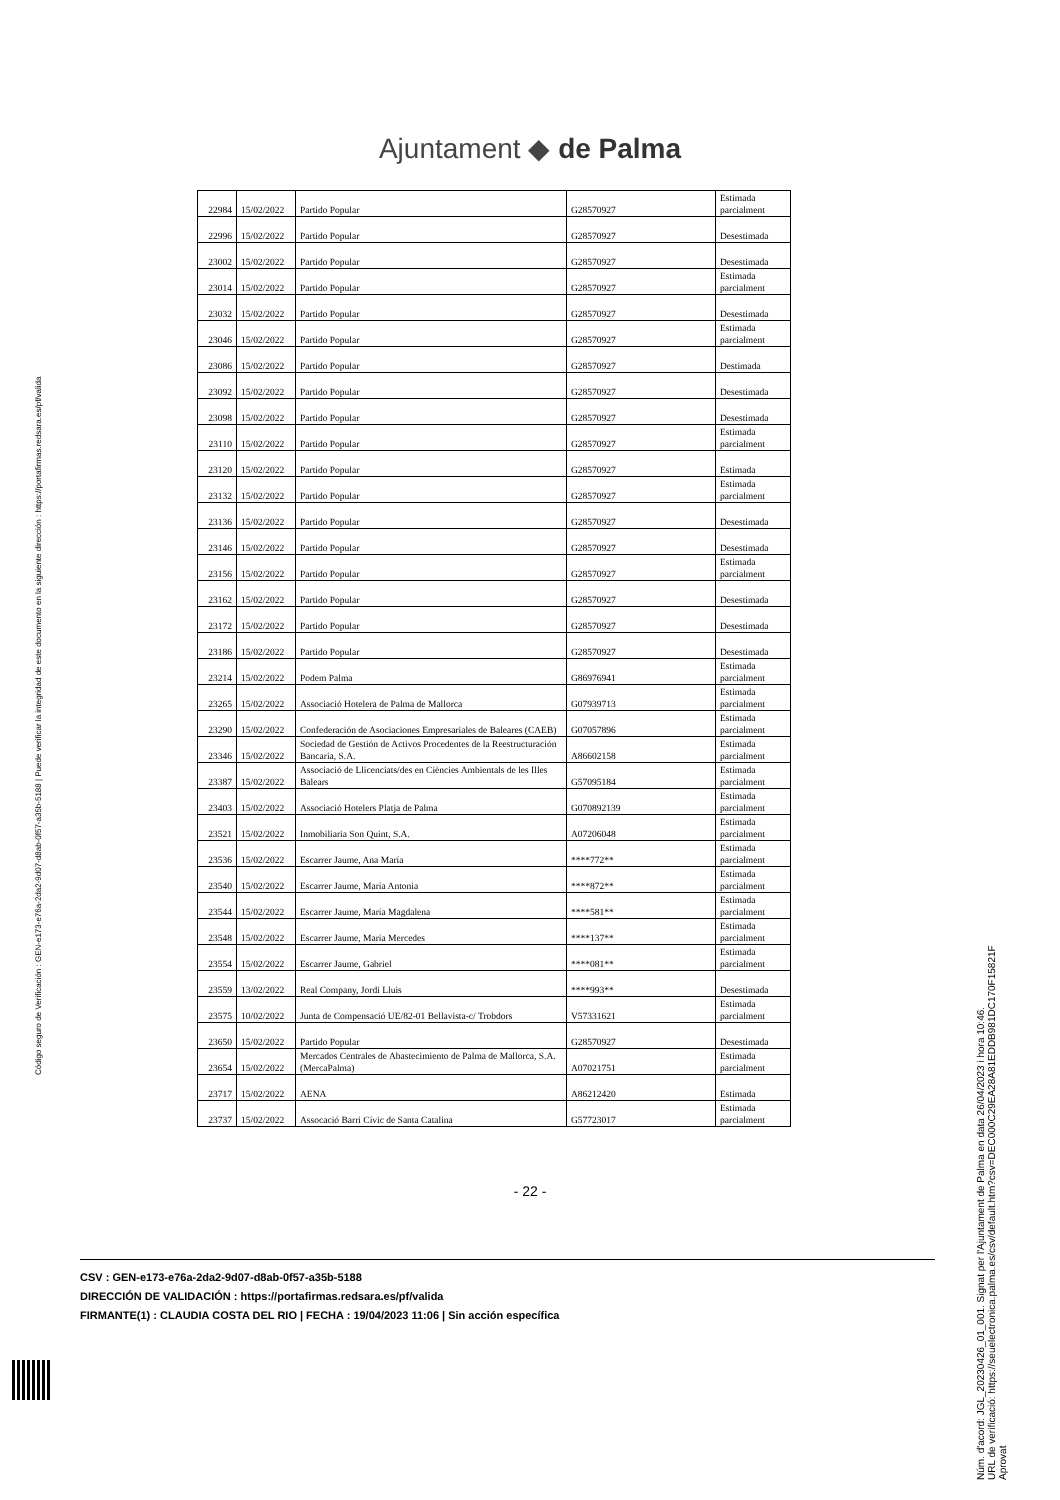Ajuntament ◆ de Palma
| 22984 | 15/02/2022 | Partido Popular | G28570927 | Estimada parcialment |
| 22996 | 15/02/2022 | Partido Popular | G28570927 | Desestimada |
| 23002 | 15/02/2022 | Partido Popular | G28570927 | Desestimada |
| 23014 | 15/02/2022 | Partido Popular | G28570927 | Estimada parcialment |
| 23032 | 15/02/2022 | Partido Popular | G28570927 | Desestimada |
| 23046 | 15/02/2022 | Partido Popular | G28570927 | Estimada parcialment |
| 23086 | 15/02/2022 | Partido Popular | G28570927 | Destimada |
| 23092 | 15/02/2022 | Partido Popular | G28570927 | Desestimada |
| 23098 | 15/02/2022 | Partido Popular | G28570927 | Desestimada |
| 23110 | 15/02/2022 | Partido Popular | G28570927 | Estimada parcialment |
| 23120 | 15/02/2022 | Partido Popular | G28570927 | Estimada |
| 23132 | 15/02/2022 | Partido Popular | G28570927 | Estimada parcialment |
| 23136 | 15/02/2022 | Partido Popular | G28570927 | Desestimada |
| 23146 | 15/02/2022 | Partido Popular | G28570927 | Desestimada |
| 23156 | 15/02/2022 | Partido Popular | G28570927 | Estimada parcialment |
| 23162 | 15/02/2022 | Partido Popular | G28570927 | Desestimada |
| 23172 | 15/02/2022 | Partido Popular | G28570927 | Desestimada |
| 23186 | 15/02/2022 | Partido Popular | G28570927 | Desestimada |
| 23214 | 15/02/2022 | Podem Palma | G86976941 | Estimada parcialment |
| 23265 | 15/02/2022 | Associació Hotelera de Palma de Mallorca | G07939713 | Estimada parcialment |
| 23290 | 15/02/2022 | Confederación de Asociaciones Empresariales de Baleares (CAEB) | G07057896 | Estimada parcialment |
| 23346 | 15/02/2022 | Sociedad de Gestión de Activos Procedentes de la Reestructuración Bancaria, S.A. | A86602158 | Estimada parcialment |
| 23387 | 15/02/2022 | Associació de Llicenciats/des en Ciències Ambientals de les Illes Balears | G57095184 | Estimada parcialment |
| 23403 | 15/02/2022 | Associació Hotelers Platja de Palma | G070892139 | Estimada parcialment |
| 23521 | 15/02/2022 | Inmobiliaria Son Quint, S.A. | A07206048 | Estimada parcialment |
| 23536 | 15/02/2022 | Escarrer Jaume, Ana María | ****772** | Estimada parcialment |
| 23540 | 15/02/2022 | Escarrer Jaume, María Antonia | ****872** | Estimada parcialment |
| 23544 | 15/02/2022 | Escarrer Jaume, María Magdalena | ****581** | Estimada parcialment |
| 23548 | 15/02/2022 | Escarrer Jaume, María Mercedes | ****137** | Estimada parcialment |
| 23554 | 15/02/2022 | Escarrer Jaume, Gabriel | ****081** | Estimada parcialment |
| 23559 | 13/02/2022 | Real Company, Jordi Lluis | ****993** | Desestimada |
| 23575 | 10/02/2022 | Junta de Compensació UE/82-01 Bellavista-c/ Trobdors | V57331621 | Estimada parcialment |
| 23650 | 15/02/2022 | Partido Popular | G28570927 | Desestimada |
| 23654 | 15/02/2022 | Mercados Centrales de Abastecimiento de Palma de Mallorca, S.A. (MercaPalma) | A07021751 | Estimada parcialment |
| 23717 | 15/02/2022 | AENA | A86212420 | Estimada |
| 23737 | 15/02/2022 | Assocació Barri Cívic de Santa Catalina | G57723017 | Estimada parcialment |
- 22 -
CSV : GEN-e173-e76a-2da2-9d07-d8ab-0f57-a35b-5188
DIRECCIÓN DE VALIDACIÓN : https://portafirmas.redsara.es/pf/valida
FIRMANTE(1) : CLAUDIA COSTA DEL RIO | FECHA : 19/04/2023 11:06 | Sin acción específica
Código seguro de Verificación : GEN-e173-e76a-2da2-9d07-d8ab-0f57-a35b-5188 | Puede verificar la integridad de este documento en la siguiente dirección : https://portafirmas.redsara.es/pf/valida
Núm. d'acord: JGL_20230426_01_001. Signat per l'Ajuntament de Palma en data 26/04/2023 i hora 10:46.
URL de verificació: https://seuelectronica.palma.es/csv/default.htm?csv=DEC000C29EA28A81EDDB981DC170F15821F
Aprovat